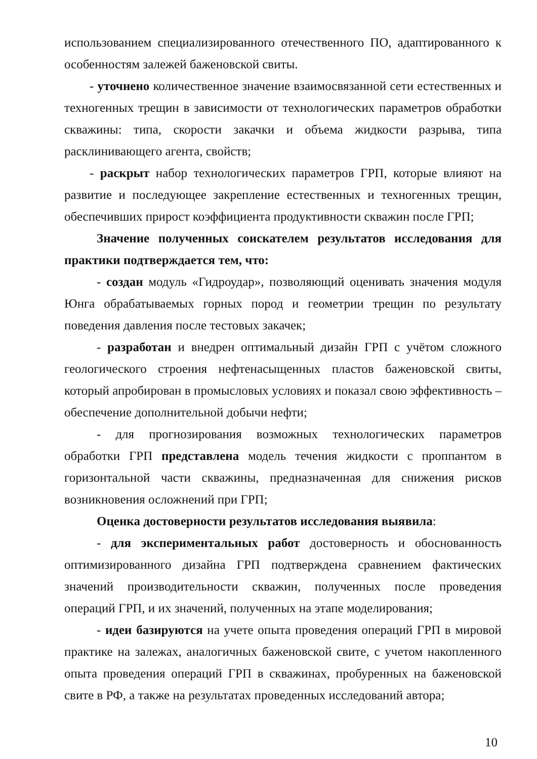использованием специализированного отечественного ПО, адаптированного к особенностям залежей баженовской свиты.
- уточнено количественное значение взаимосвязанной сети естественных и техногенных трещин в зависимости от технологических параметров обработки скважины: типа, скорости закачки и объема жидкости разрыва, типа расклинивающего агента, свойств;
- раскрыт набор технологических параметров ГРП, которые влияют на развитие и последующее закрепление естественных и техногенных трещин, обеспечивших прирост коэффициента продуктивности скважин после ГРП;
Значение полученных соискателем результатов исследования для практики подтверждается тем, что:
- создан модуль «Гидроудар», позволяющий оценивать значения модуля Юнга обрабатываемых горных пород и геометрии трещин по результату поведения давления после тестовых закачек;
- разработан и внедрен оптимальный дизайн ГРП с учётом сложного геологического строения нефтенасыщенных пластов баженовской свиты, который апробирован в промысловых условиях и показал свою эффективность – обеспечение дополнительной добычи нефти;
- для прогнозирования возможных технологических параметров обработки ГРП представлена модель течения жидкости с проппантом в горизонтальной части скважины, предназначенная для снижения рисков возникновения осложнений при ГРП;
Оценка достоверности результатов исследования выявила:
- для экспериментальных работ достоверность и обоснованность оптимизированного дизайна ГРП подтверждена сравнением фактических значений производительности скважин, полученных после проведения операций ГРП, и их значений, полученных на этапе моделирования;
- идеи базируются на учете опыта проведения операций ГРП в мировой практике на залежах, аналогичных баженовской свите, с учетом накопленного опыта проведения операций ГРП в скважинах, пробуренных на баженовской свите в РФ, а также на результатах проведенных исследований автора;
10